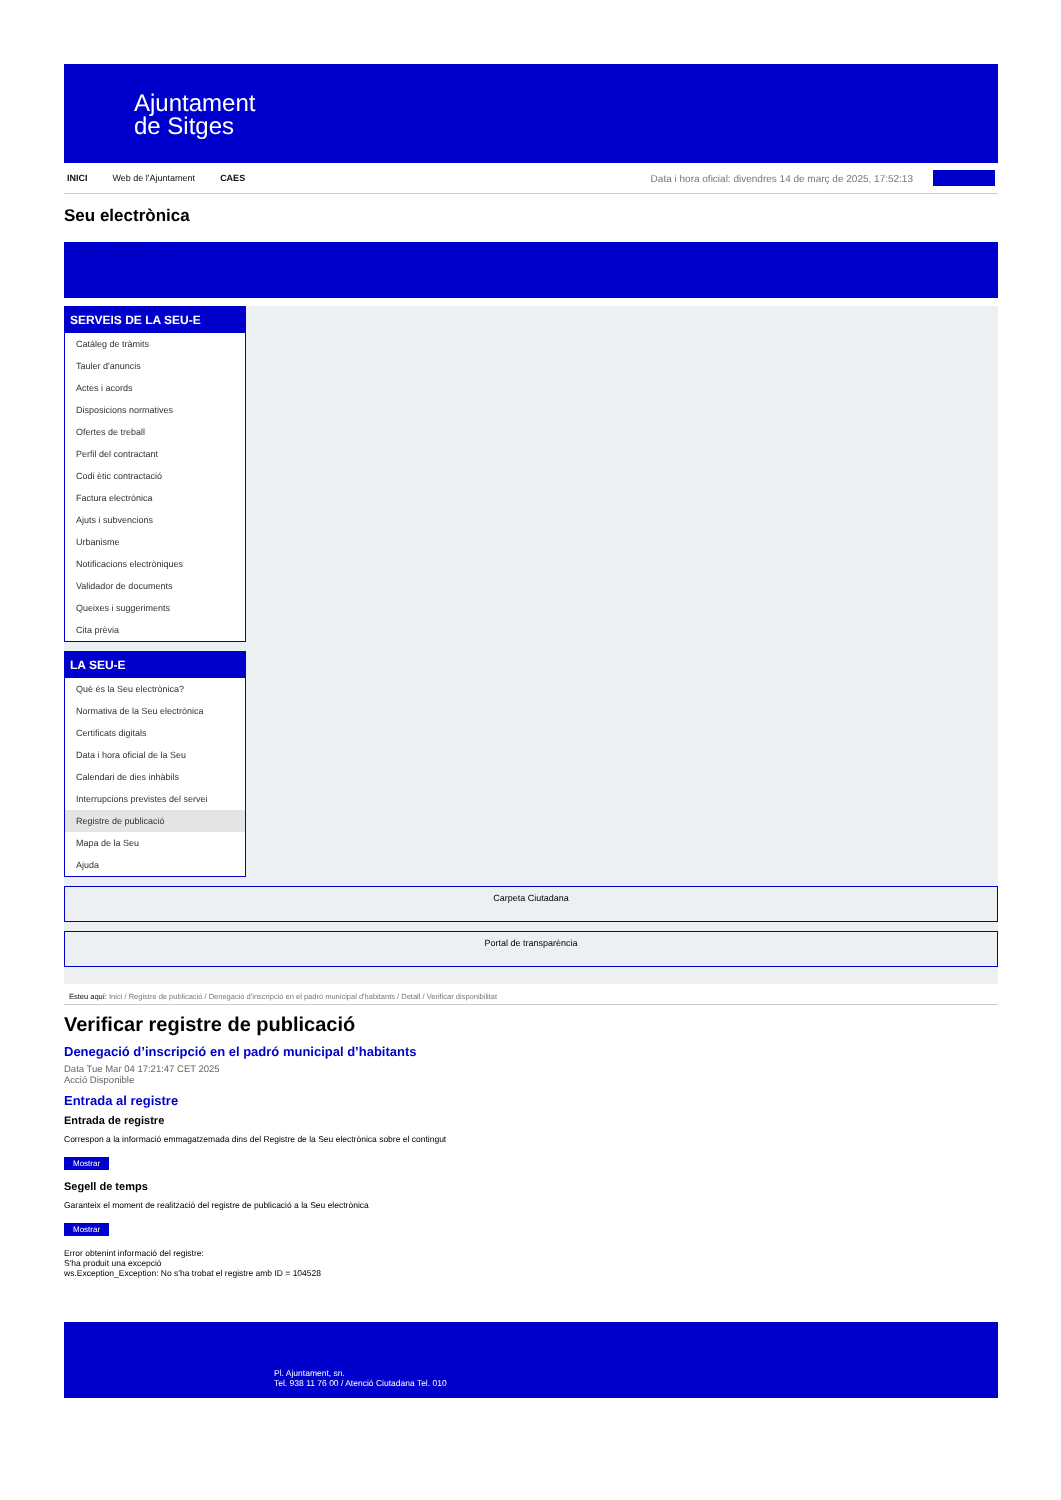Ajuntament
de Sitges
INICI Web de l'Ajuntament CAES Data i hora oficial: divendres 14 de març de 2025, 17:52:13
Seu electrònica
Obtenir còpia autèntica
SERVEIS DE LA SEU-E
Catàleg de tràmits
Tauler d'anuncis
Actes i acords
Disposicions normatives
Ofertes de treball
Perfil del contractant
Codi ètic contractació
Factura electrònica
Ajuts i subvencions
Urbanisme
Notificacions electròniques
Validador de documents
Queixes i suggeriments
Cita prèvia
LA SEU-E
Què és la Seu electrònica?
Normativa de la Seu electrònica
Certificats digitals
Data i hora oficial de la Seu
Calendari de dies inhàbils
Interrupcions previstes del servei
Registre de publicació
Mapa de la Seu
Ajuda
Carpeta Ciutadana
Portal de transparència
Esteu aquí: Inici / Registre de publicació / Denegació d'inscripció en el padró municipal d'habitants / Detall / Verificar disponibilitat
Verificar registre de publicació
Denegació d’inscripció en el padró municipal d’habitants
Data Tue Mar 04 17:21:47 CET 2025
Acció Disponible
Entrada al registre
Entrada de registre
Correspon a la informació emmagatzemada dins del Registre de la Seu electrònica sobre el contingut
Mostrar
Segell de temps
Garanteix el moment de realització del registre de publicació a la Seu electrònica
Mostrar
Error obtenint informació del registre:
S'ha produit una excepció
ws.Exception_Exception: No s'ha trobat el registre amb ID = 104528
Pl. Ajuntament, sn.
Tel. 938 11 76 00 / Atenció Ciutadana Tel. 010